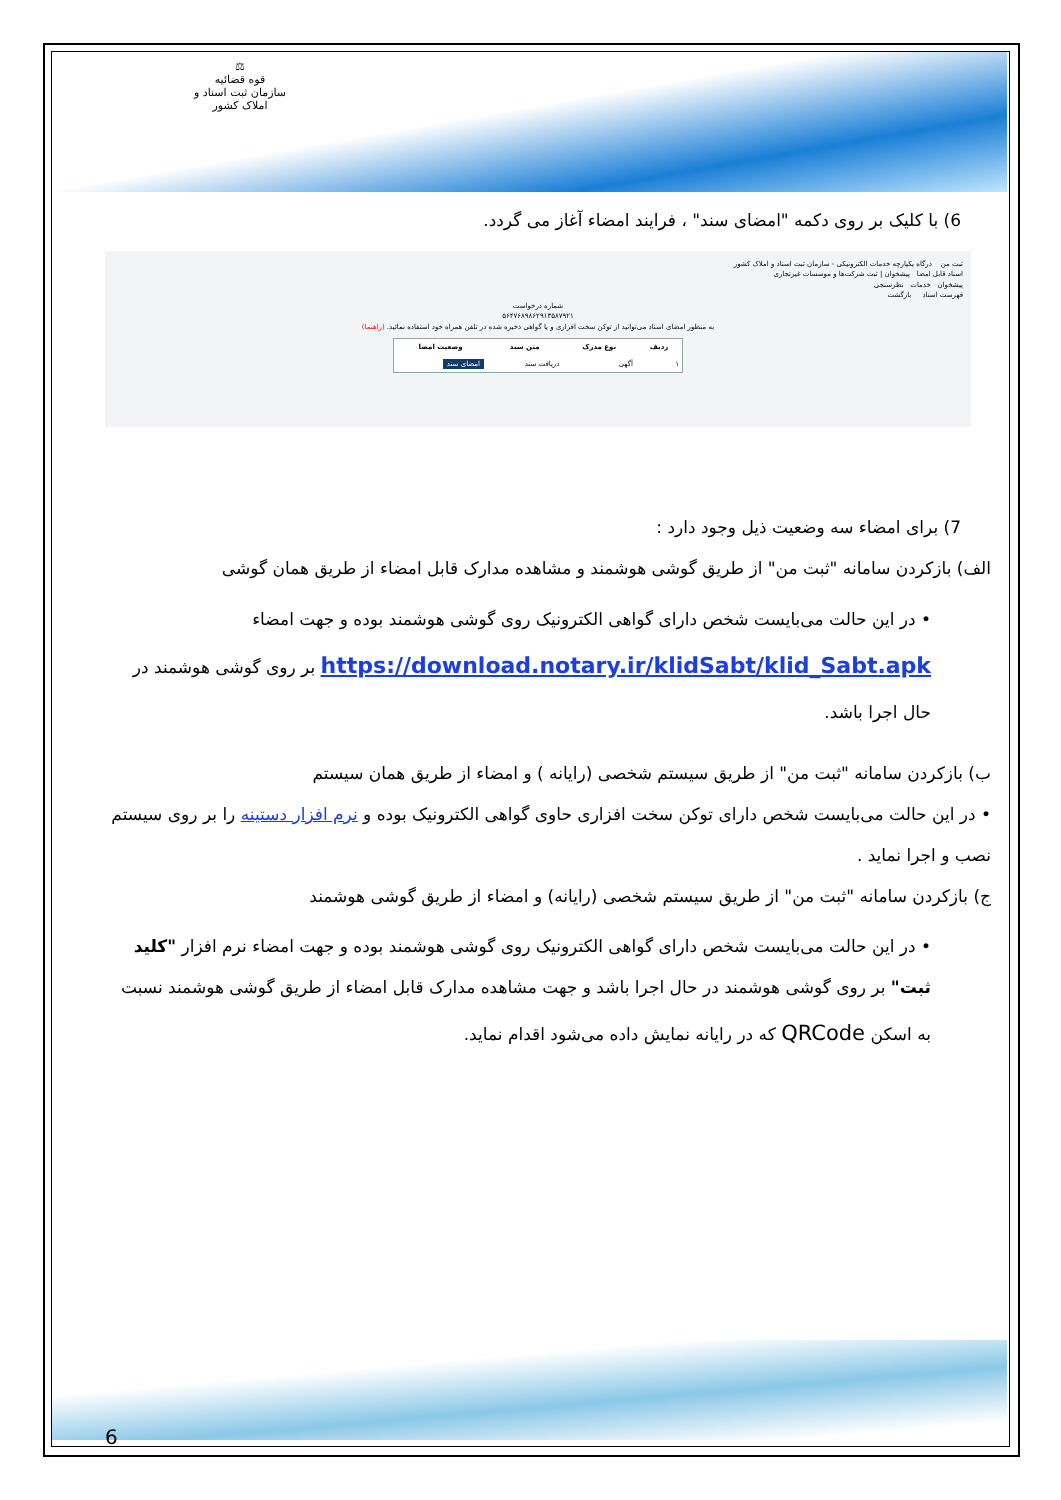⚖
قوه قضائیه
سازمان ثبت اسناد و املاک کشور
6) با کلیک بر روی دکمه "امضای سند" ، فرایند امضاء آغاز می گردد.
ثبت من درگاه یکپارچه خدمات الکترونیکی - سازمان ثبت اسناد و املاک کشور
اسناد قابل امضا پیشخوان | ثبت شرکت‌ها و موسسات غیرتجاری
پیشخوان خدمات نظرسنجی
فهرست اسناد بازگشت
شماره درخواست
۵۶۴۷۶۸۹۸۶۲۹۱۳۵۸۷۹۲۱
به منظور امضای اسناد می‌توانید از توکن سخت افزاری و یا گواهی ذخیره شده در تلفن همراه خود استفاده نمائید. (راهنما)
| ردیف | نوع مدرک | متن سند | وضعیت امضا |
| --- | --- | --- | --- |
| ۱ | آگهی | دریافت سند | امضای سند |
7) برای امضاء سه وضعیت ذیل وجود دارد :
الف) بازکردن سامانه "ثبت من" از طریق گوشی هوشمند و مشاهده مدارک قابل امضاء از طریق همان گوشی
• در این حالت می‌بایست شخص دارای گواهی الکترونیک روی گوشی هوشمند بوده و جهت امضاء https://download.notary.ir/klidSabt/klid_Sabt.apk بر روی گوشی هوشمند در حال اجرا باشد.
ب) بازکردن سامانه "ثبت من" از طریق سیستم شخصی (رایانه ) و امضاء از طریق همان سیستم
• در این حالت می‌بایست شخص دارای توکن سخت افزاری حاوی گواهی الکترونیک بوده و نرم افزار دستینه را بر روی سیستم نصب و اجرا نماید .
ج) بازکردن سامانه "ثبت من" از طریق سیستم شخصی (رایانه) و امضاء از طریق گوشی هوشمند
• در این حالت می‌بایست شخص دارای گواهی الکترونیک روی گوشی هوشمند بوده و جهت امضاء نرم افزار "کلید ثبت" بر روی گوشی هوشمند در حال اجرا باشد و جهت مشاهده مدارک قابل امضاء از طریق گوشی هوشمند نسبت به اسکن QRCode که در رایانه نمایش داده می‌شود اقدام نماید.
6